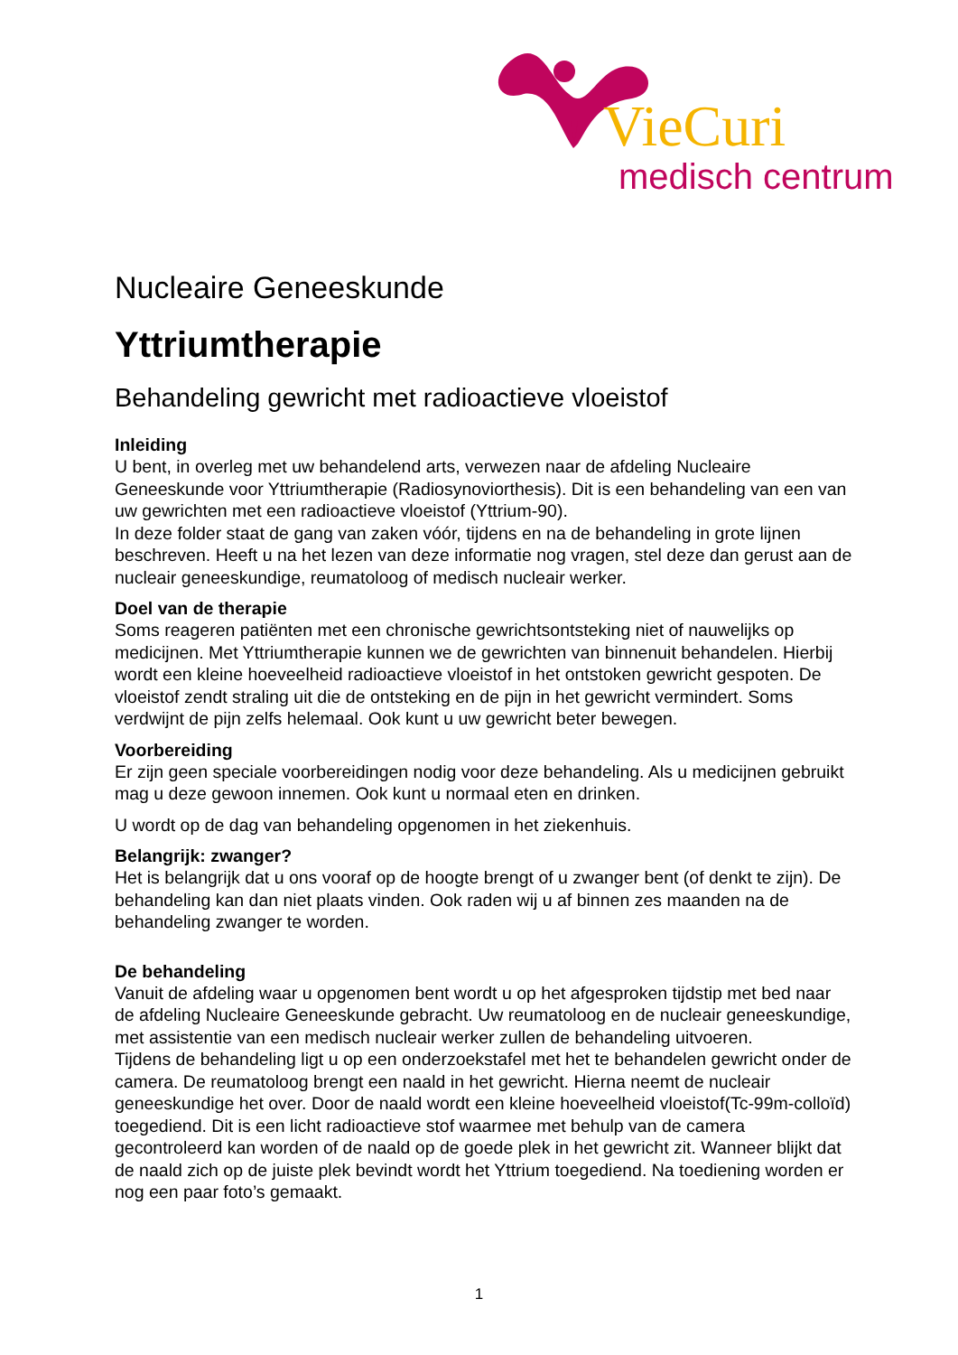VieCuri
medisch centrum
Nucleaire Geneeskunde
Yttriumtherapie
Behandeling gewricht met radioactieve vloeistof
Inleiding
U bent, in overleg met uw behandelend arts, verwezen naar de afdeling Nucleaire Geneeskunde voor Yttriumtherapie (Radiosynoviorthesis). Dit is een behandeling van een van uw gewrichten met een radioactieve vloeistof (Yttrium-90).
In deze folder staat de gang van zaken vóór, tijdens en na de behandeling in grote lijnen beschreven. Heeft u na het lezen van deze informatie nog vragen, stel deze dan gerust aan de nucleair geneeskundige, reumatoloog of medisch nucleair werker.
Doel van de therapie
Soms reageren patiënten met een chronische gewrichtsontsteking niet of nauwelijks op medicijnen. Met Yttriumtherapie kunnen we de gewrichten van binnenuit behandelen. Hierbij wordt een kleine hoeveelheid radioactieve vloeistof in het ontstoken gewricht gespoten. De vloeistof zendt straling uit die de ontsteking en de pijn in het gewricht vermindert. Soms verdwijnt de pijn zelfs helemaal. Ook kunt u uw gewricht beter bewegen.
Voorbereiding
Er zijn geen speciale voorbereidingen nodig voor deze behandeling. Als u medicijnen gebruikt mag u deze gewoon innemen. Ook kunt u normaal eten en drinken.
U wordt op de dag van behandeling opgenomen in het ziekenhuis.
Belangrijk: zwanger?
Het is belangrijk dat u ons vooraf op de hoogte brengt of u zwanger bent (of denkt te zijn). De behandeling kan dan niet plaats vinden. Ook raden wij u af binnen zes maanden na de behandeling zwanger te worden.
De behandeling
Vanuit de afdeling waar u opgenomen bent wordt u op het afgesproken tijdstip met bed naar de afdeling Nucleaire Geneeskunde gebracht. Uw reumatoloog en de nucleair geneeskundige, met assistentie van een medisch nucleair werker zullen de behandeling uitvoeren.
Tijdens de behandeling ligt u op een onderzoekstafel met het te behandelen gewricht onder de camera. De reumatoloog brengt een naald in het gewricht. Hierna neemt de nucleair geneeskundige het over. Door de naald wordt een kleine hoeveelheid vloeistof(Tc-99m-colloïd) toegediend. Dit is een licht radioactieve stof waarmee met behulp van de camera gecontroleerd kan worden of de naald op de goede plek in het gewricht zit. Wanneer blijkt dat de naald zich op de juiste plek bevindt wordt het Yttrium toegediend. Na toediening worden er nog een paar foto’s gemaakt.
1